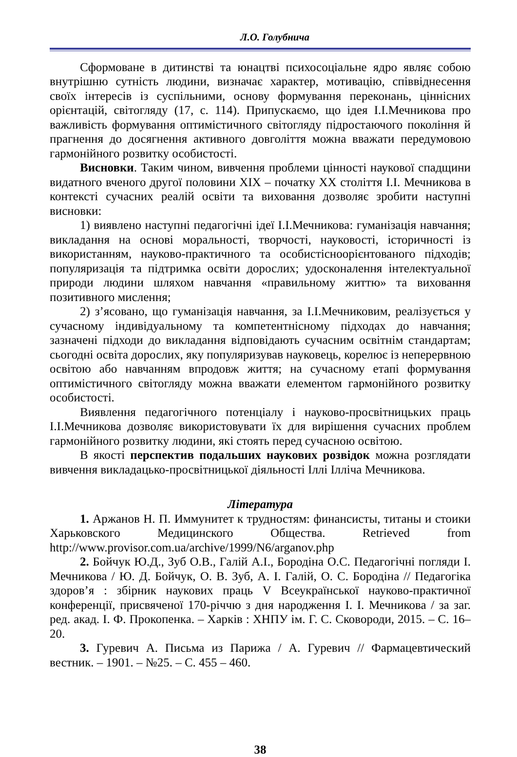Л.О. Голубнича
Сформоване в дитинстві та юнацтві психосоціальне ядро являє собою внутрішню сутність людини, визначає характер, мотивацію, співвіднесення своїх інтересів із суспільними, основу формування переконань, ціннісних орієнтацій, світогляду (17, с. 114). Припускаємо, що ідея І.І.Мечникова про важливість формування оптимістичного світогляду підростаючого покоління й прагнення до досягнення активного довголіття можна вважати передумовою гармонійного розвитку особистості.
Висновки. Таким чином, вивчення проблеми цінності наукової спадщини видатного вченого другої половини ХІХ – початку ХХ століття І.І. Мечникова в контексті сучасних реалій освіти та виховання дозволяє зробити наступні висновки:
1) виявлено наступні педагогічні ідеї І.І.Мечникова: гуманізація навчання; викладання на основі моральності, творчості, науковості, історичності із використанням, науково-практичного та особистісноорієнтованого підходів; популяризація та підтримка освіти дорослих; удосконалення інтелектуальної природи людини шляхом навчання «правильному життю» та виховання позитивного мислення;
2) з’ясовано, що гуманізація навчання, за І.І.Мечниковим, реалізується у сучасному індивідуальному та компетентнісному підходах до навчання; зазначені підходи до викладання відповідають сучасним освітнім стандартам; сьогодні освіта дорослих, яку популяризував науковець, корелює із неперервною освітою або навчанням впродовж життя; на сучасному етапі формування оптимістичного світогляду можна вважати елементом гармонійного розвитку особистості.
Виявлення педагогічного потенціалу і науково-просвітницьких праць І.І.Мечникова дозволяє використовувати їх для вирішення сучасних проблем гармонійного розвитку людини, які стоять перед сучасною освітою.
В якості перспектив подальших наукових розвідок можна розглядати вивчення викладацько-просвітницької діяльності Іллі Ілліча Мечникова.
Література
1. Аржанов Н. П. Иммунитет к трудностям: финансисты, титаны и стоики Харьковского Медицинского Общества. Retrieved from http://www.provisor.com.ua/archive/1999/N6/arganov.php
2. Бойчук Ю.Д., Зуб О.В., Галій А.І., Бородіна О.С. Педагогічні погляди І. Мечникова / Ю. Д. Бойчук, О. В. Зуб, А. І. Галій, О. С. Бородіна // Педагогіка здоров’я : збірник наукових праць V Всеукраїнської науково-практичної конференції, присвяченої 170-річчю з дня народження І. І. Мечникова / за заг. ред. акад. І. Ф. Прокопенка. – Харків : ХНПУ ім. Г. С. Сковороди, 2015. – С. 16–20.
3. Гуревич А. Письма из Парижа / А. Гуревич // Фармацевтический вестник. – 1901. – №25. – С. 455 – 460.
38